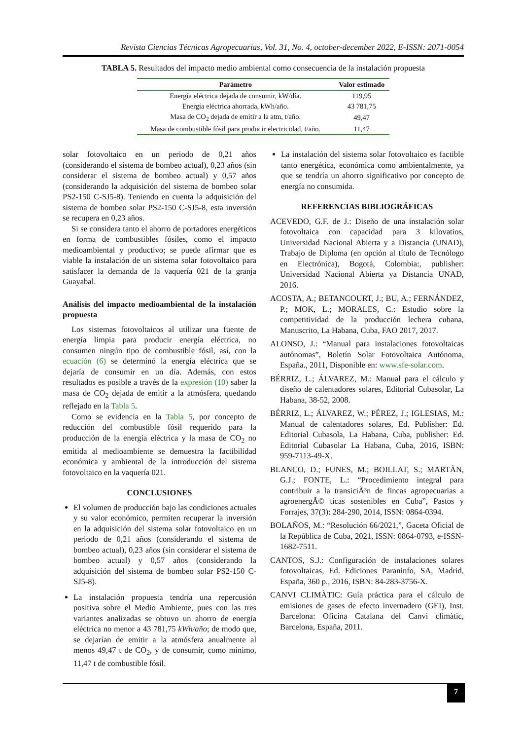Revista Ciencias Técnicas Agropecuarias, Vol. 31, No. 4, october-december 2022, E-ISSN: 2071-0054
TABLA 5. Resultados del impacto medio ambiental como consecuencia de la instalación propuesta
| Parámetro | Valor estimado |
| --- | --- |
| Energía eléctrica dejada de consumir, kW/día. | 119,95 |
| Energía eléctrica ahorrada, kWh/año. | 43 781,75 |
| Masa de CO<sub>2</sub> dejada de emitir a la atm, t/año. | 49,47 |
| Masa de combustible fósil para producir electricidad, t/año. | 11,47 |
solar fotovoltaico en un periodo de 0,21 años (considerando el sistema de bombeo actual), 0,23 años (sin considerar el sistema de bombeo actual) y 0,57 años (considerando la adquisición del sistema de bombeo solar PS2-150 C-SJ5-8). Teniendo en cuenta la adquisición del sistema de bombeo solar PS2-150 C-SJ5-8, esta inversión se recupera en 0,23 años.
Si se considera tanto el ahorro de portadores energéticos en forma de combustibles fósiles, como el impacto medioambiental y productivo; se puede afirmar que es viable la instalación de un sistema solar fotovoltaico para satisfacer la demanda de la vaquería 021 de la granja Guayabal.
Análisis del impacto medioambiental de la instalación propuesta
Los sistemas fotovoltaicos al utilizar una fuente de energía limpia para producir energía eléctrica, no consumen ningún tipo de combustible fósil, así, con la ecuación (6) se determinó la energía eléctrica que se dejaría de consumir en un día. Además, con estos resultados es posible a través de la expresión (10) saber la masa de CO<sub>2</sub> dejada de emitir a la atmósfera, quedando reflejado en la Tabla 5.
Como se evidencia en la Tabla 5, por concepto de reducción del combustible fósil requerido para la producción de la energía eléctrica y la masa de CO<sub>2</sub> no emitida al medioambiente se demuestra la factibilidad económica y ambiental de la introducción del sistema fotovoltaico en la vaquería 021.
CONCLUSIONES
El volumen de producción bajo las condiciones actuales y su valor económico, permiten recuperar la inversión en la adquisición del sistema solar fotovoltaico en un periodo de 0,21 años (considerando el sistema de bombeo actual), 0,23 años (sin considerar el sistema de bombeo actual) y 0,57 años (considerando la adquisición del sistema de bombeo solar PS2-150 C-SJ5-8).
La instalación propuesta tendría una repercusión positiva sobre el Medio Ambiente, pues con las tres variantes analizadas se obtuvo un ahorro de energía eléctrica no menor a 43 781,75 kWh/año; de modo que, se dejarían de emitir a la atmósfera anualmente al menos 49,47 t de CO<sub>2</sub>, y de consumir, como mínimo, 11,47 t de combustible fósil.
La instalación del sistema solar fotovoltaico es factible tanto energética, económica como ambientalmente, ya que se tendría un ahorro significativo por concepto de energía no consumida.
REFERENCIAS BIBLIOGRÁFICAS
ACEVEDO, G.F. de J.: Diseño de una instalación solar fotovoltaica con capacidad para 3 kilovatios, Universidad Nacional Abierta y a Distancia (UNAD), Trabajo de Diploma (en opción al título de Tecnólogo en Electrónica), Bogotá, Colombia:, publisher: Universidad Nacional Abierta ya Distancia UNAD, 2016.
ACOSTA, A.; BETANCOURT, J.; BU, A.; FERNÁNDEZ, P.; MOK, L.; MORALES, C.: Estudio sobre la competitividad de la producción lechera cubana, Manuscrito, La Habana, Cuba, FAO 2017, 2017.
ALONSO, J.: “Manual para instalaciones fotovoltaicas autónomas”, Boletín Solar Fotovoltaica Autónoma, España., 2011, Disponible en: www.sfe-solar.com.
BÉRRIZ, L.; ÁLVAREZ, M.: Manual para el cálculo y diseño de calentadores solares, Editorial Cubasolar, La Habana, 38-52, 2008.
BÉRRIZ, L.; ÁLVAREZ, W.; PÉREZ, J.; IGLESIAS, M.: Manual de calentadores solares, Ed. Publisher: Ed. Editorial Cubasola, La Habana, Cuba, publisher: Ed. Editorial Cubasolar La Habana, Cuba, 2016, ISBN: 959-7113-49-X.
BLANCO, D.; FUNES, M.; BOILLAT, S.; MARTÃN, G.J.; FONTE, L.: “Procedimiento integral para contribuir a la transiciÃ³n de fincas agropecuarias a agroenergÃ© ticas sostenibles en Cuba”, Pastos y Forrajes, 37(3): 284-290, 2014, ISSN: 0864-0394.
BOLAÑOS, M.: “Resolución 66/2021,”, Gaceta Oficial de la República de Cuba, 2021, ISSN: 0864-0793, e-ISSN-1682-7511.
CANTOS, S.J.: Configuración de instalaciones solares fotovoltaicas, Ed. Ediciones Paraninfo, SA, Madrid, España, 360 p., 2016, ISBN: 84-283-3756-X.
CANVI CLIMÀTIC: Guía práctica para el cálculo de emisiones de gases de efecto invernadero (GEI), Inst. Barcelona: Oficina Catalana del Canvi climàtic, Barcelona, España, 2011.
7